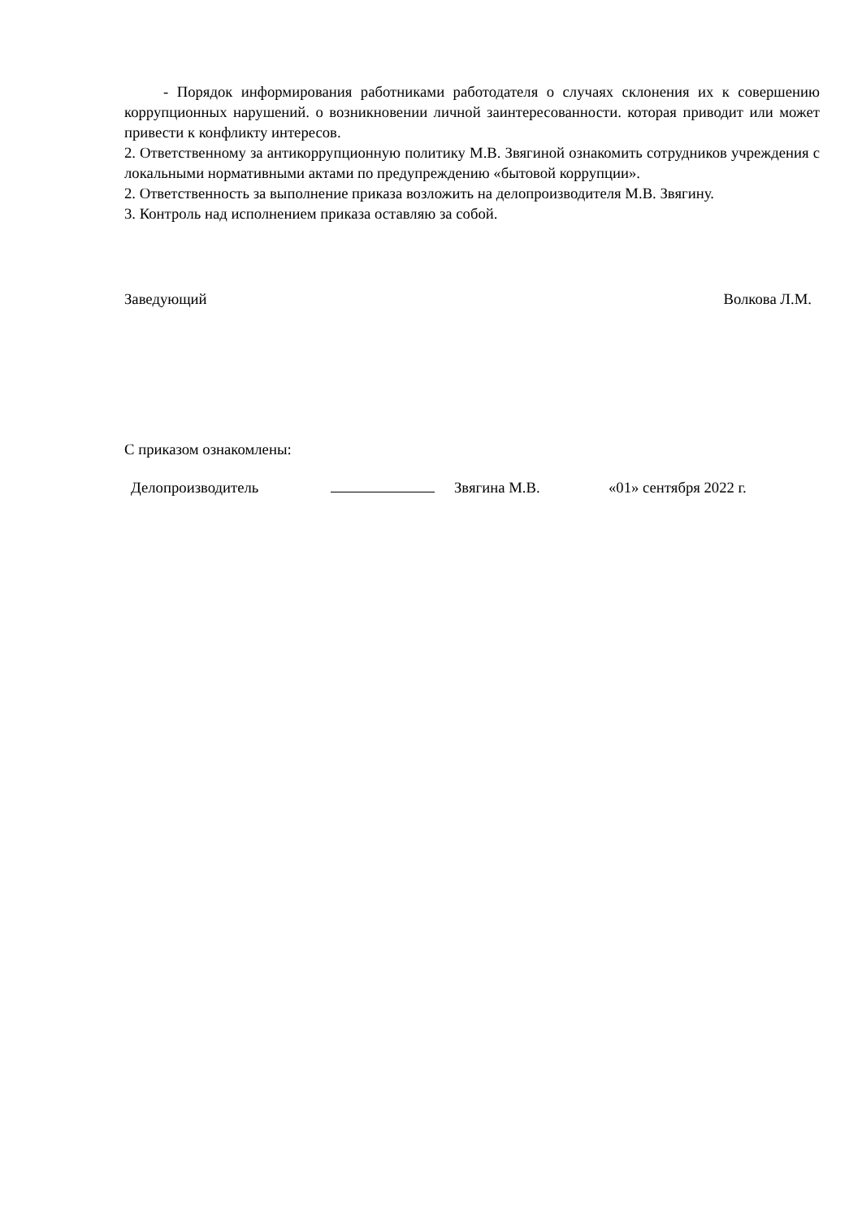- Порядок информирования работниками работодателя о случаях склонения их к совершению коррупционных нарушений. о возникновении личной заинтересованности. которая приводит или может привести к конфликту интересов.
2. Ответственному за антикоррупционную политику М.В. Звягиной ознакомить сотрудников учреждения с локальными нормативными актами по предупреждению «бытовой коррупции».
2. Ответственность за выполнение приказа возложить на делопроизводителя М.В. Звягину.
3. Контроль над исполнением приказа оставляю за собой.
Заведующий Волкова Л.М.
С приказом ознакомлены:
Делопроизводитель Звягина М.В. «01» сентября 2022 г.